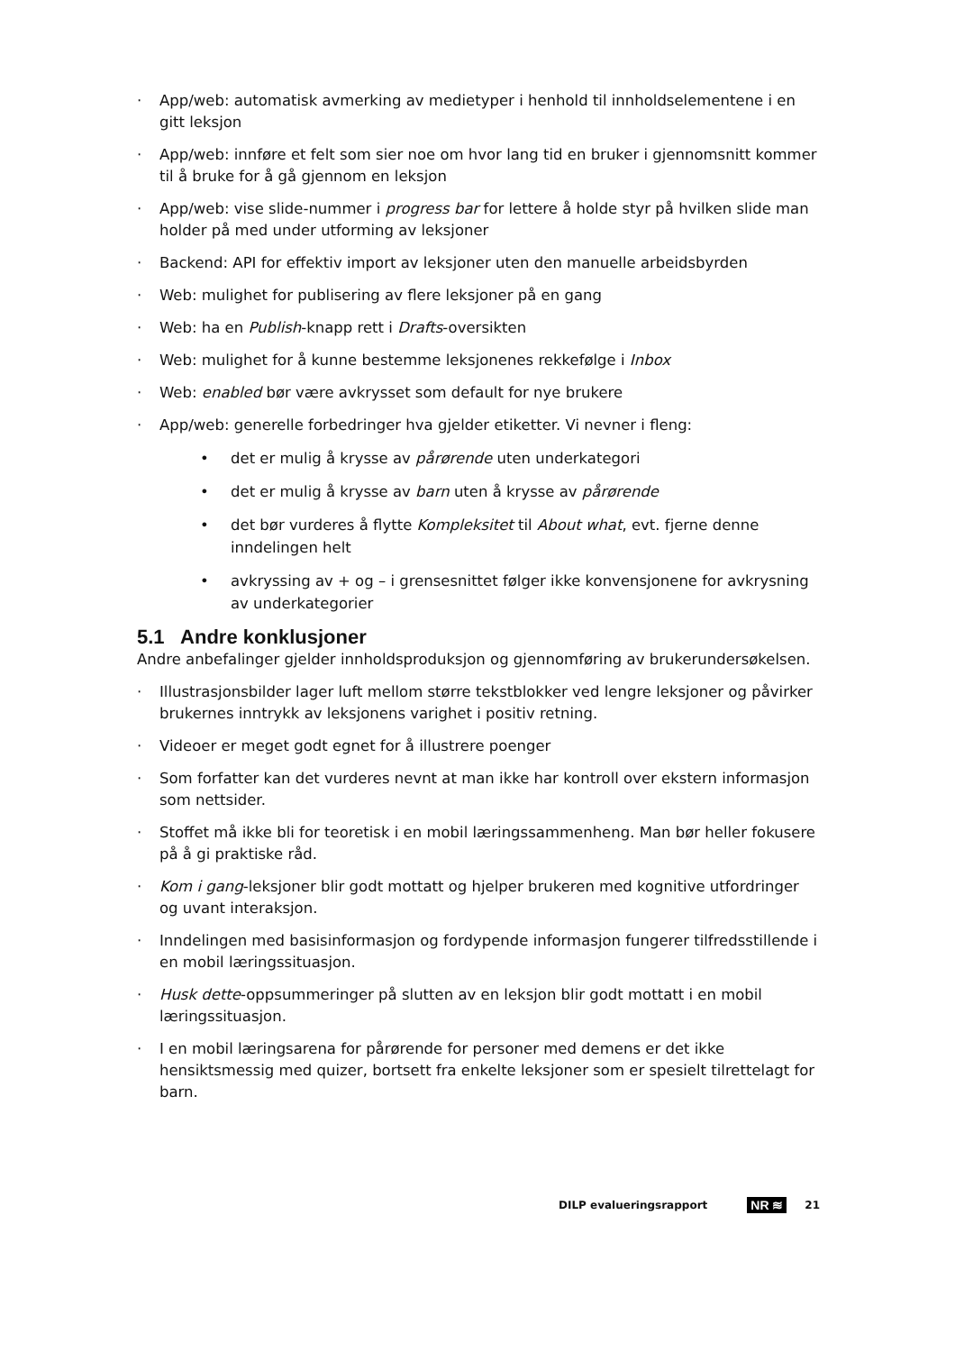· App/web: automatisk avmerking av medietyper i henhold til innholdselementene i en gitt leksjon
· App/web: innføre et felt som sier noe om hvor lang tid en bruker i gjennomsnitt kommer til å bruke for å gå gjennom en leksjon
· App/web: vise slide-nummer i progress bar for lettere å holde styr på hvilken slide man holder på med under utforming av leksjoner
· Backend: API for effektiv import av leksjoner uten den manuelle arbeidsbyrden
· Web: mulighet for publisering av flere leksjoner på en gang
· Web: ha en Publish-knapp rett i Drafts-oversikten
· Web: mulighet for å kunne bestemme leksjonenes rekkefølge i Inbox
· Web: enabled bør være avkrysset som default for nye brukere
· App/web: generelle forbedringer hva gjelder etiketter. Vi nevner i fleng:
• det er mulig å krysse av pårørende uten underkategori
• det er mulig å krysse av barn uten å krysse av pårørende
• det bør vurderes å flytte Kompleksitet til About what, evt. fjerne denne inndelingen helt
• avkryssing av + og – i grensesnittet følger ikke konvensjonene for avkrysning av underkategorier
5.1 Andre konklusjoner
Andre anbefalinger gjelder innholdsproduksjon og gjennomføring av brukerundersøkelsen.
· Illustrasjonsbilder lager luft mellom større tekstblokker ved lengre leksjoner og påvirker brukernes inntrykk av leksjonens varighet i positiv retning.
· Videoer er meget godt egnet for å illustrere poenger
· Som forfatter kan det vurderes nevnt at man ikke har kontroll over ekstern informasjon som nettsider.
· Stoffet må ikke bli for teoretisk i en mobil læringssammenheng. Man bør heller fokusere på å gi praktiske råd.
· Kom i gang-leksjoner blir godt mottatt og hjelper brukeren med kognitive utfordringer og uvant interaksjon.
· Inndelingen med basisinformasjon og fordypende informasjon fungerer tilfredsstillende i en mobil læringssituasjon.
· Husk dette-oppsummeringer på slutten av en leksjon blir godt mottatt i en mobil læringssituasjon.
· I en mobil læringsarena for pårørende for personer med demens er det ikke hensiktsmessig med quizer, bortsett fra enkelte leksjoner som er spesielt tilrettelagt for barn.
DILP evalueringsrapport NR ≋ 21